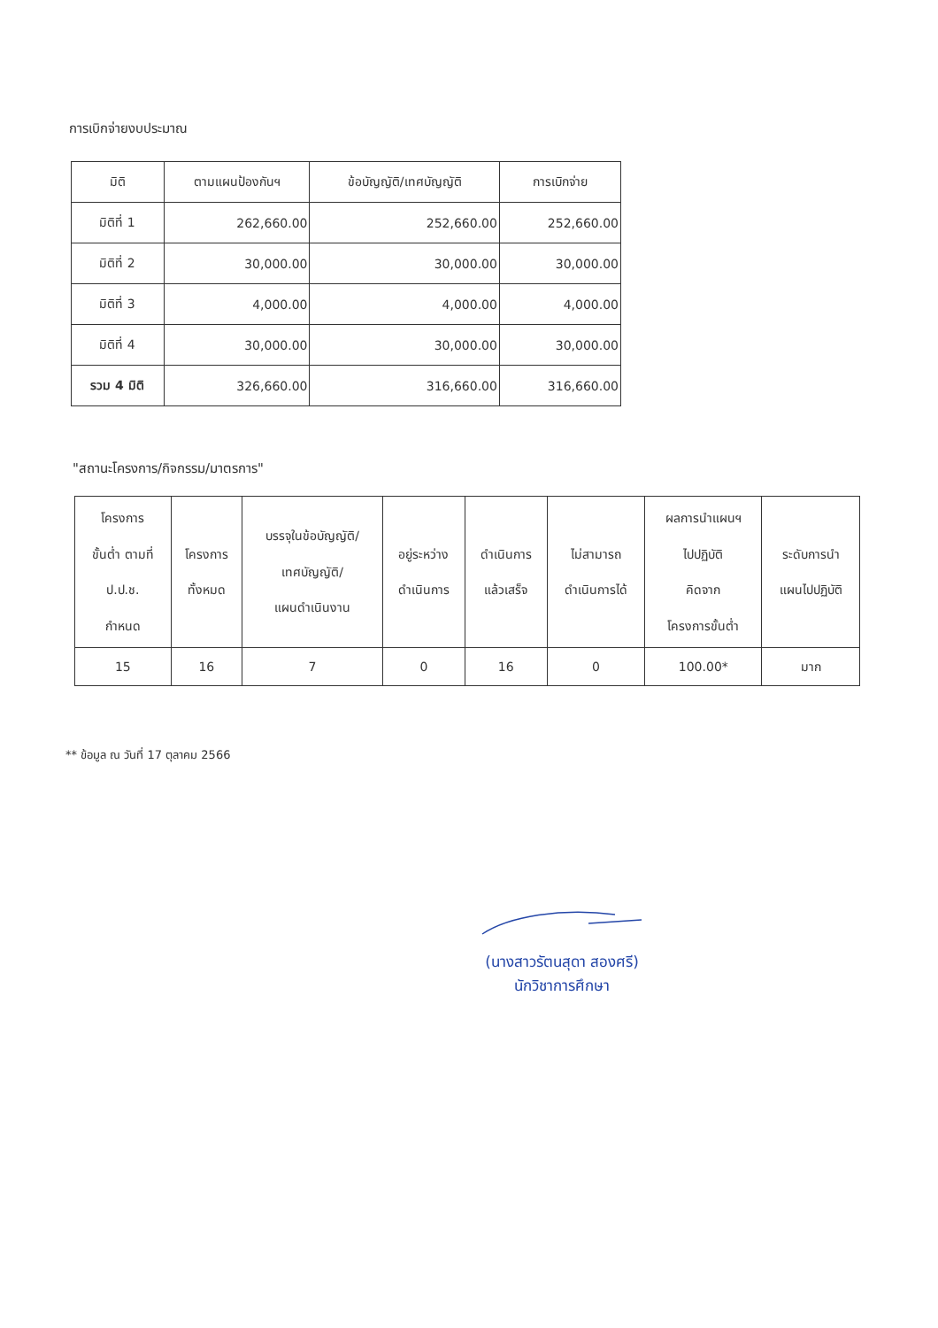การเบิกจ่ายงบประมาณ
| มิติ | ตามแผนป้องกันฯ | ข้อบัญญัติ/เทศบัญญัติ | การเบิกจ่าย |
| --- | --- | --- | --- |
| มิติที่ 1 | 262,660.00 | 252,660.00 | 252,660.00 |
| มิติที่ 2 | 30,000.00 | 30,000.00 | 30,000.00 |
| มิติที่ 3 | 4,000.00 | 4,000.00 | 4,000.00 |
| มิติที่ 4 | 30,000.00 | 30,000.00 | 30,000.00 |
| รวม 4 มิติ | 326,660.00 | 316,660.00 | 316,660.00 |
"สถานะโครงการ/กิจกรรม/มาตรการ"
| โครงการ ขั้นต่ำ ตามที่ ป.ป.ช. กำหนด | โครงการ ทั้งหมด | บรรจุในข้อบัญญัติ/ เทศบัญญัติ/ แผนดำเนินงาน | อยู่ระหว่าง ดำเนินการ | ดำเนินการ แล้วเสร็จ | ไม่สามารถ ดำเนินการได้ | ผลการนำแผนฯ ไปปฏิบัติ คิดจาก โครงการขั้นต่ำ | ระดับการนำ แผนไปปฏิบัติ |
| --- | --- | --- | --- | --- | --- | --- | --- |
| 15 | 16 | 7 | 0 | 16 | 0 | 100.00* | มาก |
** ข้อมูล ณ วันที่ 17 ตุลาคม 2566
(นางสาวรัตนสุดา สองศรี)
นักวิชาการศึกษา